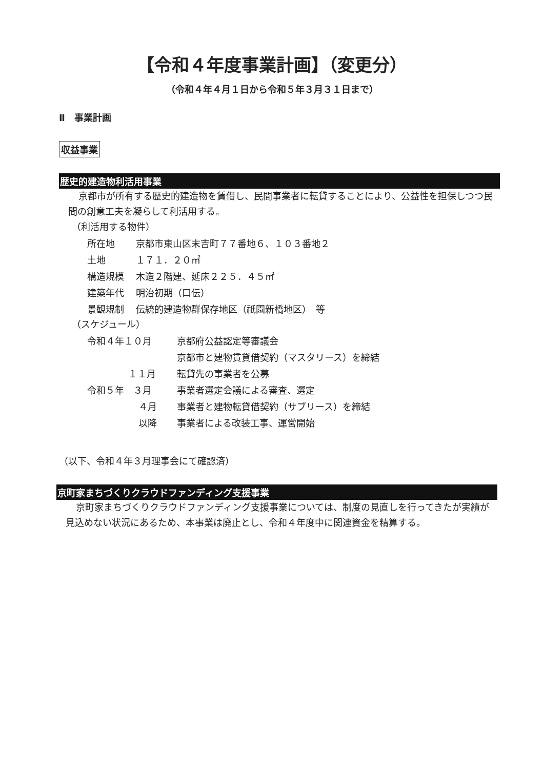【令和４年度事業計画】（変更分）
（令和４年４月１日から令和５年３月３１日まで）
Ⅱ　事業計画
収益事業
歴史的建造物利活用事業
京都市が所有する歴史的建造物を賃借し、民間事業者に転貸することにより、公益性を担保しつつ民間の創意工夫を凝らして利活用する。
（利活用する物件）
| 所在地 | 京都市東山区末吉町７７番地６、１０３番地２ |
| 土地 | １７１．２０㎡ |
| 構造規模 | 木造２階建、延床２２５．４５㎡ |
| 建築年代 | 明治初期（口伝） |
| 景観規制 | 伝統的建造物群保存地区（祇園新橋地区） 等 |
（スケジュール）
| 令和４年１０月 | 京都府公益認定等審議会 |
| | 京都市と建物賃貸借契約（マスタリース）を締結 |
| １１月 | 転貸先の事業者を公募 |
| 令和５年 ３月 | 事業者選定会議による審査、選定 |
| ４月 | 事業者と建物転貸借契約（サブリース）を締結 |
| 以降 | 事業者による改装工事、運営開始 |
（以下、令和４年３月理事会にて確認済）
京町家まちづくりクラウドファンディング支援事業
京町家まちづくりクラウドファンディング支援事業については、制度の見直しを行ってきたが実績が見込めない状況にあるため、本事業は廃止とし、令和４年度中に関連資金を精算する。